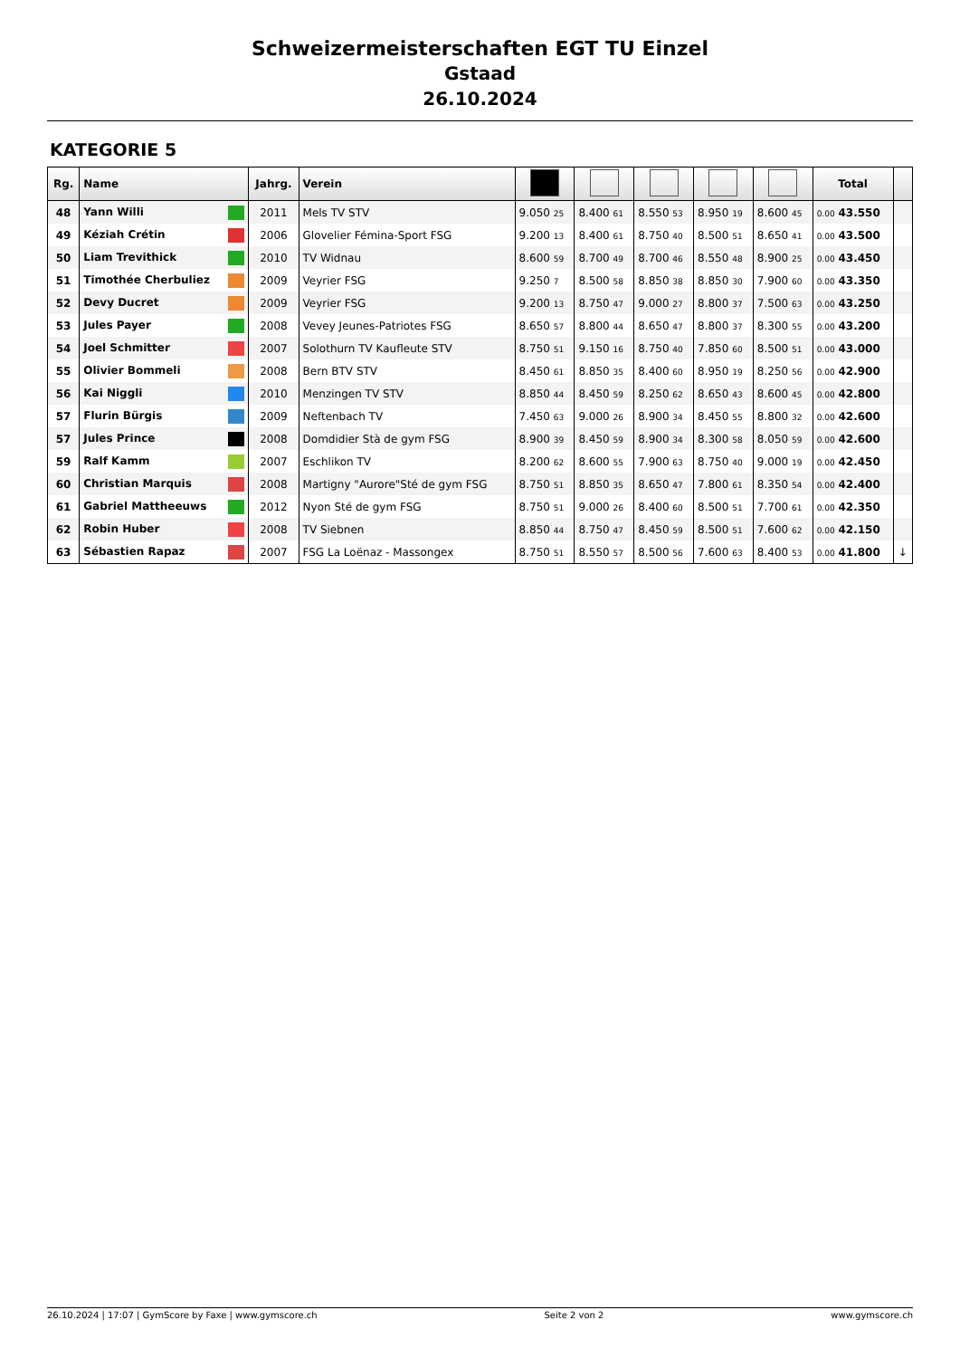Schweizermeisterschaften EGT TU Einzel
Gstaad
26.10.2024
KATEGORIE 5
| Rg. | Name | Jahrg. | Verein | | | | | | Total | |
| --- | --- | --- | --- | --- | --- | --- | --- | --- | --- | --- |
| 48 | Yann Willi | 2011 | Mels TV STV | 9.050 25 | 8.400 61 | 8.550 53 | 8.950 19 | 8.600 45 | 0.00 43.550 | |
| 49 | Kéziah Crétin | 2006 | Glovelier Fémina-Sport FSG | 9.200 13 | 8.400 61 | 8.750 40 | 8.500 51 | 8.650 41 | 0.00 43.500 | |
| 50 | Liam Trevithick | 2010 | TV Widnau | 8.600 59 | 8.700 49 | 8.700 46 | 8.550 48 | 8.900 25 | 0.00 43.450 | |
| 51 | Timothée Cherbuliez | 2009 | Veyrier FSG | 9.250 7 | 8.500 58 | 8.850 38 | 8.850 30 | 7.900 60 | 0.00 43.350 | |
| 52 | Devy Ducret | 2009 | Veyrier FSG | 9.200 13 | 8.750 47 | 9.000 27 | 8.800 37 | 7.500 63 | 0.00 43.250 | |
| 53 | Jules Payer | 2008 | Vevey Jeunes-Patriotes FSG | 8.650 57 | 8.800 44 | 8.650 47 | 8.800 37 | 8.300 55 | 0.00 43.200 | |
| 54 | Joel Schmitter | 2007 | Solothurn TV Kaufleute STV | 8.750 51 | 9.150 16 | 8.750 40 | 7.850 60 | 8.500 51 | 0.00 43.000 | |
| 55 | Olivier Bommeli | 2008 | Bern BTV STV | 8.450 61 | 8.850 35 | 8.400 60 | 8.950 19 | 8.250 56 | 0.00 42.900 | |
| 56 | Kai Niggli | 2010 | Menzingen TV STV | 8.850 44 | 8.450 59 | 8.250 62 | 8.650 43 | 8.600 45 | 0.00 42.800 | |
| 57 | Flurin Bürgis | 2009 | Neftenbach TV | 7.450 63 | 9.000 26 | 8.900 34 | 8.450 55 | 8.800 32 | 0.00 42.600 | |
| 57 | Jules Prince | 2008 | Domdidier Stà de gym FSG | 8.900 39 | 8.450 59 | 8.900 34 | 8.300 58 | 8.050 59 | 0.00 42.600 | |
| 59 | Ralf Kamm | 2007 | Eschlikon TV | 8.200 62 | 8.600 55 | 7.900 63 | 8.750 40 | 9.000 19 | 0.00 42.450 | |
| 60 | Christian Marquis | 2008 | Martigny "Aurore"Sté de gym FSG | 8.750 51 | 8.850 35 | 8.650 47 | 7.800 61 | 8.350 54 | 0.00 42.400 | |
| 61 | Gabriel Mattheeuws | 2012 | Nyon Sté de gym FSG | 8.750 51 | 9.000 26 | 8.400 60 | 8.500 51 | 7.700 61 | 0.00 42.350 | |
| 62 | Robin Huber | 2008 | TV Siebnen | 8.850 44 | 8.750 47 | 8.450 59 | 8.500 51 | 7.600 62 | 0.00 42.150 | |
| 63 | Sébastien Rapaz | 2007 | FSG La Loënaz - Massongex | 8.750 51 | 8.550 57 | 8.500 56 | 7.600 63 | 8.400 53 | 0.00 41.800 | ↓ |
26.10.2024 | 17:07 | GymScore by Faxe | www.gymscore.ch Seite 2 von 2 www.gymscore.ch